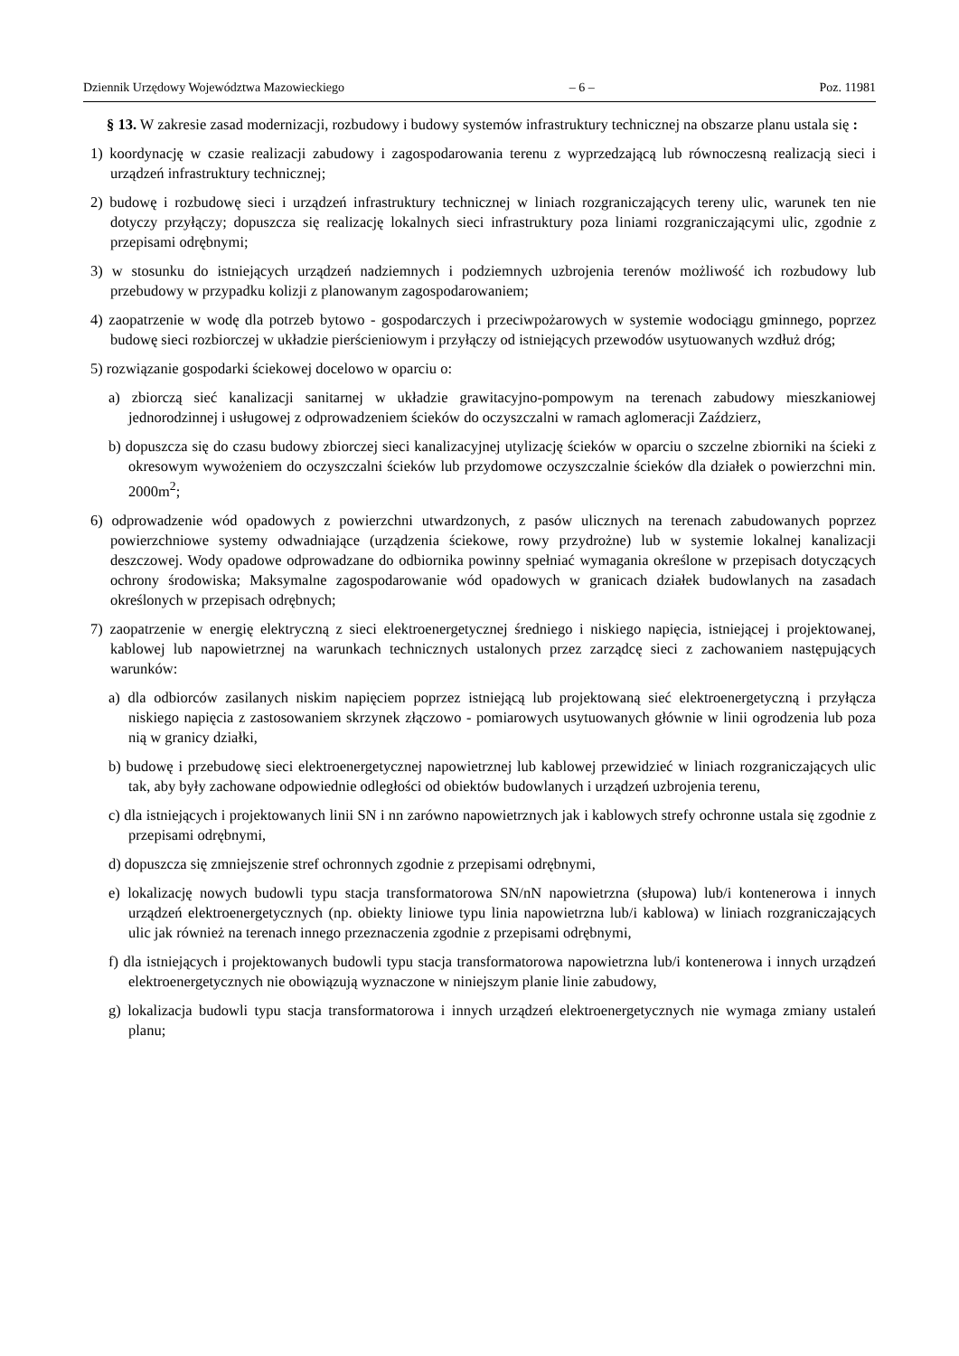Dziennik Urzędowy Województwa Mazowieckiego – 6 – Poz. 11981
§ 13. W zakresie zasad modernizacji, rozbudowy i budowy systemów infrastruktury technicznej na obszarze planu ustala się :
1) koordynację w czasie realizacji zabudowy i zagospodarowania terenu z wyprzedzającą lub równoczesną realizacją sieci i urządzeń infrastruktury technicznej;
2) budowę i rozbudowę sieci i urządzeń infrastruktury technicznej w liniach rozgraniczających tereny ulic, warunek ten nie dotyczy przyłączy; dopuszcza się realizację lokalnych sieci infrastruktury poza liniami rozgraniczającymi ulic, zgodnie z przepisami odrębnymi;
3) w stosunku do istniejących urządzeń nadziemnych i podziemnych uzbrojenia terenów możliwość ich rozbudowy lub przebudowy w przypadku kolizji z planowanym zagospodarowaniem;
4) zaopatrzenie w wodę dla potrzeb bytowo - gospodarczych i przeciwpożarowych w systemie wodociągu gminnego, poprzez budowę sieci rozbiorczej w układzie pierścieniowym i przyłączy od istniejących przewodów usytuowanych wzdłuż dróg;
5) rozwiązanie gospodarki ściekowej docelowo w oparciu o:
a) zbiorczą sieć kanalizacji sanitarnej w układzie grawitacyjno-pompowym na terenach zabudowy mieszkaniowej jednorodzinnej i usługowej z odprowadzeniem ścieków do oczyszczalni w ramach aglomeracji Zaździerz,
b) dopuszcza się do czasu budowy zbiorczej sieci kanalizacyjnej utylizację ścieków w oparciu o szczelne zbiorniki na ścieki z okresowym wywożeniem do oczyszczalni ścieków lub przydomowe oczyszczalnie ścieków dla działek o powierzchni min. 2000m<sup>2</sup>;
6) odprowadzenie wód opadowych z powierzchni utwardzonych, z pasów ulicznych na terenach zabudowanych poprzez powierzchniowe systemy odwadniające (urządzenia ściekowe, rowy przydrożne) lub w systemie lokalnej kanalizacji deszczowej. Wody opadowe odprowadzane do odbiornika powinny spełniać wymagania określone w przepisach dotyczących ochrony środowiska; Maksymalne zagospodarowanie wód opadowych w granicach działek budowlanych na zasadach określonych w przepisach odrębnych;
7) zaopatrzenie w energię elektryczną z sieci elektroenergetycznej średniego i niskiego napięcia, istniejącej i projektowanej, kablowej lub napowietrznej na warunkach technicznych ustalonych przez zarządcę sieci z zachowaniem następujących warunków:
a) dla odbiorców zasilanych niskim napięciem poprzez istniejącą lub projektowaną sieć elektroenergetyczną i przyłącza niskiego napięcia z zastosowaniem skrzynek złączowo - pomiarowych usytuowanych głównie w linii ogrodzenia lub poza nią w granicy działki,
b) budowę i przebudowę sieci elektroenergetycznej napowietrznej lub kablowej przewidzieć w liniach rozgraniczających ulic tak, aby były zachowane odpowiednie odległości od obiektów budowlanych i urządzeń uzbrojenia terenu,
c) dla istniejących i projektowanych linii SN i nn zarówno napowietrznych jak i kablowych strefy ochronne ustala się zgodnie z przepisami odrębnymi,
d) dopuszcza się zmniejszenie stref ochronnych zgodnie z przepisami odrębnymi,
e) lokalizację nowych budowli typu stacja transformatorowa SN/nN napowietrzna (słupowa) lub/i kontenerowa i innych urządzeń elektroenergetycznych (np. obiekty liniowe typu linia napowietrzna lub/i kablowa) w liniach rozgraniczających ulic jak również na terenach innego przeznaczenia zgodnie z przepisami odrębnymi,
f) dla istniejących i projektowanych budowli typu stacja transformatorowa napowietrzna lub/i kontenerowa i innych urządzeń elektroenergetycznych nie obowiązują wyznaczone w niniejszym planie linie zabudowy,
g) lokalizacja budowli typu stacja transformatorowa i innych urządzeń elektroenergetycznych nie wymaga zmiany ustaleń planu;